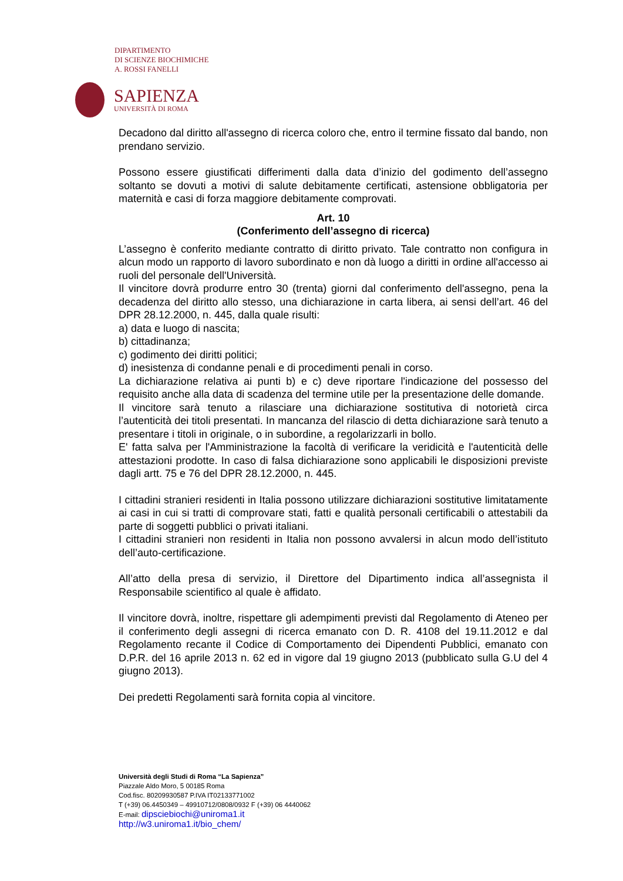DIPARTIMENTO
DI SCIENZE BIOCHIMICHE
A. ROSSI FANELLI
SAPIENZA
UNIVERSITÀ DI ROMA
Decadono dal diritto all'assegno di ricerca coloro che, entro il termine fissato dal bando, non prendano servizio.
Possono essere giustificati differimenti dalla data d’inizio del godimento dell’assegno soltanto se dovuti a motivi di salute debitamente certificati, astensione obbligatoria per maternità e casi di forza maggiore debitamente comprovati.
Art. 10
(Conferimento dell’assegno di ricerca)
L’assegno è conferito mediante contratto di diritto privato. Tale contratto non configura in alcun modo un rapporto di lavoro subordinato e non dà luogo a diritti in ordine all'accesso ai ruoli del personale dell'Università.
Il vincitore dovrà produrre entro 30 (trenta) giorni dal conferimento dell'assegno, pena la decadenza del diritto allo stesso, una dichiarazione in carta libera, ai sensi dell’art. 46 del DPR 28.12.2000, n. 445, dalla quale risulti:
a) data e luogo di nascita;
b) cittadinanza;
c) godimento dei diritti politici;
d) inesistenza di condanne penali e di procedimenti penali in corso.
La dichiarazione relativa ai punti b) e c) deve riportare l'indicazione del possesso del requisito anche alla data di scadenza del termine utile per la presentazione delle domande.
Il vincitore sarà tenuto a rilasciare una dichiarazione sostitutiva di notorietà circa l’autenticità dei titoli presentati. In mancanza del rilascio di detta dichiarazione sarà tenuto a presentare i titoli in originale, o in subordine, a regolarizzarli in bollo.
E' fatta salva per l'Amministrazione la facoltà di verificare la veridicità e l'autenticità delle attestazioni prodotte. In caso di falsa dichiarazione sono applicabili le disposizioni previste dagli artt. 75 e 76 del DPR 28.12.2000, n. 445.
I cittadini stranieri residenti in Italia possono utilizzare dichiarazioni sostitutive limitatamente ai casi in cui si tratti di comprovare stati, fatti e qualità personali certificabili o attestabili da parte di soggetti pubblici o privati italiani.
I cittadini stranieri non residenti in Italia non possono avvalersi in alcun modo dell’istituto dell’auto-certificazione.
All’atto della presa di servizio, il Direttore del Dipartimento indica all’assegnista il Responsabile scientifico al quale è affidato.
Il vincitore dovrà, inoltre, rispettare gli adempimenti previsti dal Regolamento di Ateneo per il conferimento degli assegni di ricerca emanato con D. R. 4108 del 19.11.2012 e dal Regolamento recante il Codice di Comportamento dei Dipendenti Pubblici, emanato con D.P.R. del 16 aprile 2013 n. 62 ed in vigore dal 19 giugno 2013 (pubblicato sulla G.U del 4 giugno 2013).
Dei predetti Regolamenti sarà fornita copia al vincitore.
Università degli Studi di Roma “La Sapienza”
Piazzale Aldo Moro, 5 00185 Roma
Cod.fisc. 80209930587 P.IVA IT02133771002
T (+39) 06.4450349 – 49910712/0808/0932 F (+39) 06 4440062
E-mail: dipsciebiochi@uniroma1.it
http://w3.uniroma1.it/bio_chem/